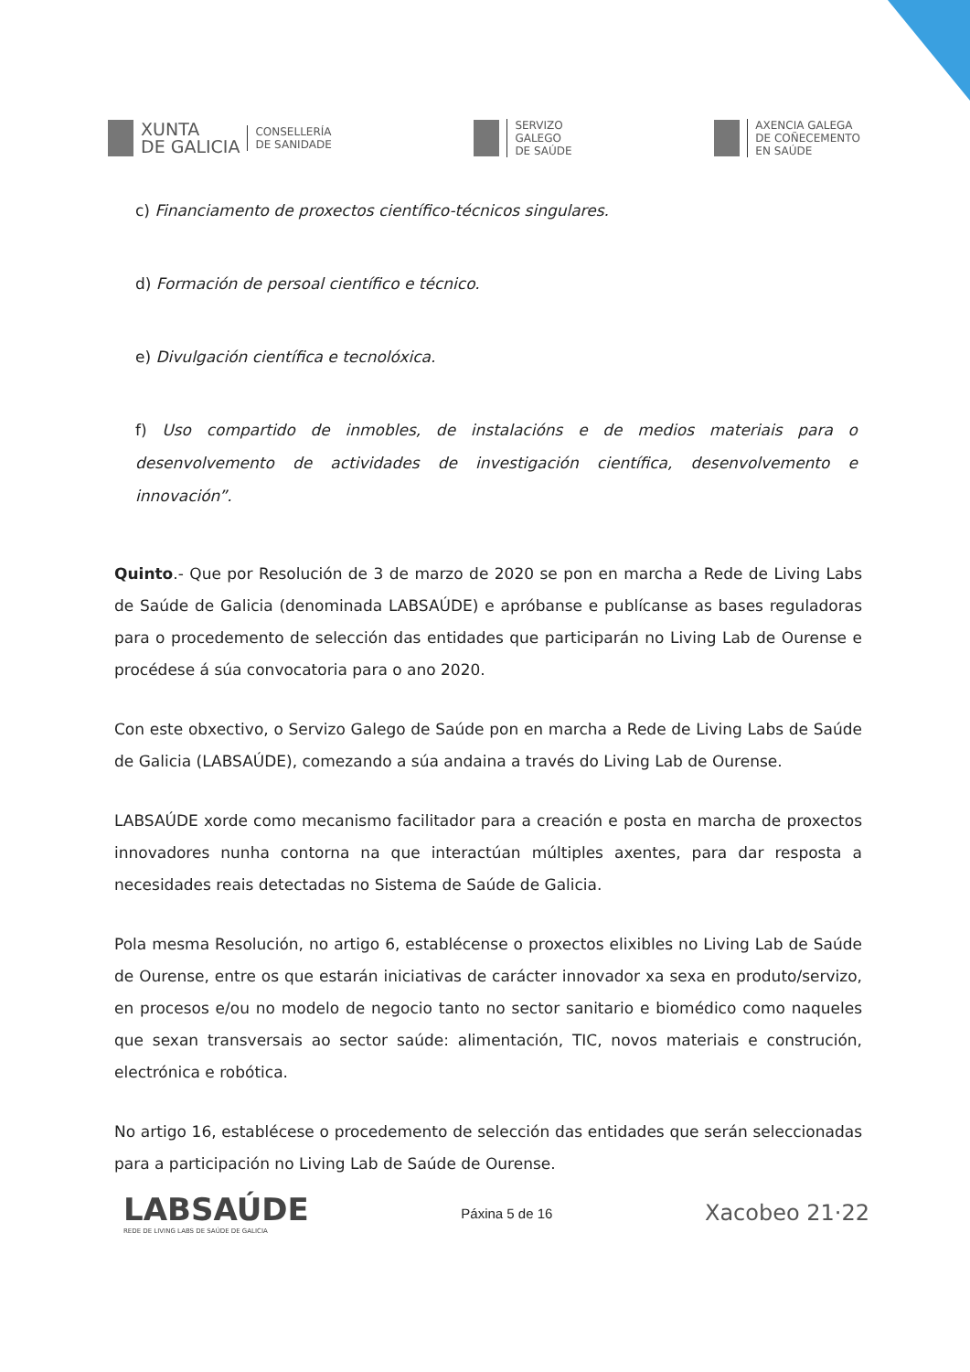XUNTA
DE GALICIA
CONSELLERÍA
DE SANIDADE
SERVIZO
GALEGO
DE SAÚDE
AXENCIA GALEGA
DE COÑECEMENTO
EN SAÚDE
c) Financiamento de proxectos científico-técnicos singulares.
d) Formación de persoal científico e técnico.
e) Divulgación científica e tecnolóxica.
f) Uso compartido de inmobles, de instalacións e de medios materiais para o desenvolvemento de actividades de investigación científica, desenvolvemento e innovación”.
Quinto.- Que por Resolución de 3 de marzo de 2020 se pon en marcha a Rede de Living Labs de Saúde de Galicia (denominada LABSAÚDE) e apróbanse e publícanse as bases reguladoras para o procedemento de selección das entidades que participarán no Living Lab de Ourense e procédese á súa convocatoria para o ano 2020.
Con este obxectivo, o Servizo Galego de Saúde pon en marcha a Rede de Living Labs de Saúde de Galicia (LABSAÚDE), comezando a súa andaina a través do Living Lab de Ourense.
LABSAÚDE xorde como mecanismo facilitador para a creación e posta en marcha de proxectos innovadores nunha contorna na que interactúan múltiples axentes, para dar resposta a necesidades reais detectadas no Sistema de Saúde de Galicia.
Pola mesma Resolución, no artigo 6, establécense o proxectos elixibles no Living Lab de Saúde de Ourense, entre os que estarán iniciativas de carácter innovador xa sexa en produto/servizo, en procesos e/ou no modelo de negocio tanto no sector sanitario e biomédico como naqueles que sexan transversais ao sector saúde: alimentación, TIC, novos materiais e construción, electrónica e robótica.
No artigo 16, establécese o procedemento de selección das entidades que serán seleccionadas para a participación no Living Lab de Saúde de Ourense.
LABSAÚDE
REDE DE LIVING LABS DE SAÚDE DE GALICIA
Páxina 5 de 16
Xacobeo 21·22